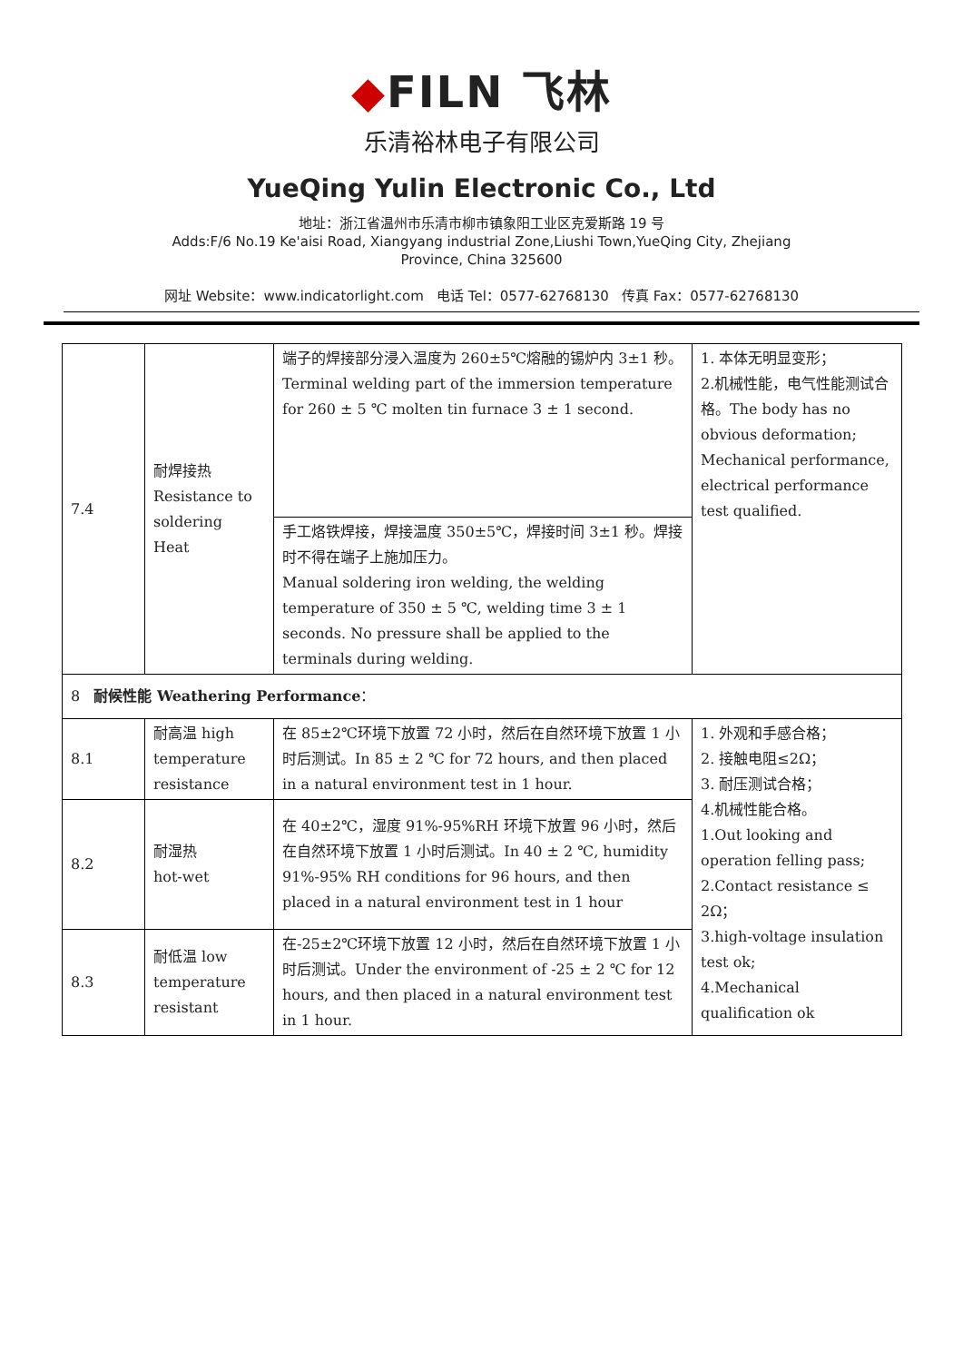◆FILN 飞林
乐清裕林电子有限公司
YueQing Yulin Electronic Co., Ltd
地址：浙江省温州市乐清市柳市镇象阳工业区克爱斯路 19 号
Adds:F/6 No.19 Ke'aisi Road, Xiangyang industrial Zone,Liushi Town,YueQing City, Zhejiang
Province, China 325600
网址 Website：www.indicatorlight.com 电话 Tel：0577-62768130 传真 Fax：0577-62768130
| 7.4 | 耐焊接热 Resistance to soldering Heat | 端子的焊接部分浸入温度为 260±5℃熔融的锡炉内 3±1 秒。Terminal welding part of the immersion temperature for 260 ± 5 ℃ molten tin furnace 3 ± 1 second. | 1. 本体无明显变形； 2.机械性能，电气性能测试合格。The body has no obvious deformation; Mechanical performance, electrical performance test qualified. |
| | | 手工烙铁焊接，焊接温度 350±5℃，焊接时间 3±1 秒。焊接时不得在端子上施加压力。 Manual soldering iron welding, the welding temperature of 350 ± 5 ℃, welding time 3 ± 1 seconds. No pressure shall be applied to the terminals during welding. | |
| 8 耐候性能 Weathering Performance ： | | | |
| 8.1 | 耐高温 high temperature resistance | 在 85±2℃环境下放置 72 小时，然后在自然环境下放置 1 小时后测试。In 85 ± 2 ℃ for 72 hours, and then placed in a natural environment test in 1 hour. | 1. 外观和手感合格； 2. 接触电阻≤2Ω； 3. 耐压测试合格； 4.机械性能合格。 1.Out looking and operation felling pass; 2.Contact resistance ≤ 2Ω； 3.high-voltage insulation test ok; 4.Mechanical qualification ok |
| 8.2 | 耐湿热 hot-wet | 在 40±2℃，湿度 91%-95%RH 环境下放置 96 小时，然后在自然环境下放置 1 小时后测试。In 40 ± 2 ℃, humidity 91%-95% RH conditions for 96 hours, and then placed in a natural environment test in 1 hour | |
| 8.3 | 耐低温 low temperature resistant | 在-25±2℃环境下放置 12 小时，然后在自然环境下放置 1 小时后测试。Under the environment of -25 ± 2 ℃ for 12 hours, and then placed in a natural environment test in 1 hour. | |